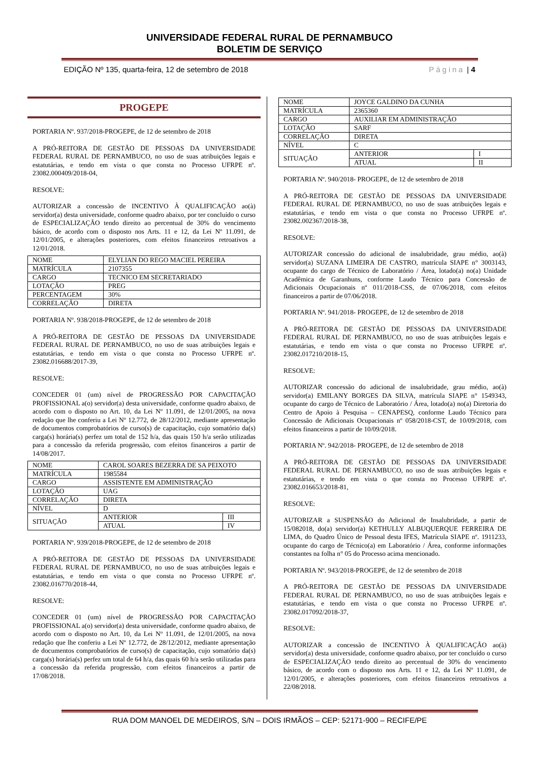UNIVERSIDADE FEDERAL RURAL DE PERNAMBUCO
BOLETIM DE SERVIÇO
EDIÇÃO Nº 135, quarta-feira, 12 de setembro de 2018 Página | 4
PROGEPE
PORTARIA Nº. 937/2018-PROGEPE, de 12 de setembro de 2018
A PRÓ-REITORA DE GESTÃO DE PESSOAS DA UNIVERSIDADE FEDERAL RURAL DE PERNAMBUCO, no uso de suas atribuições legais e estatutárias, e tendo em vista o que consta no Processo UFRPE nº. 23082.000409/2018-04,
RESOLVE:
AUTORIZAR a concessão de INCENTIVO À QUALIFICAÇÃO ao(à) servidor(a) desta universidade, conforme quadro abaixo, por ter concluído o curso de ESPECIALIZAÇÃO tendo direito ao percentual de 30% do vencimento básico, de acordo com o disposto nos Arts. 11 e 12, da Lei Nº 11.091, de 12/01/2005, e alterações posteriores, com efeitos financeiros retroativos a 12/01/2018.
| NOME | ELYLIAN DO REGO MACIEL PEREIRA |
| MATRÍCULA | 2107355 |
| CARGO | TECNICO EM SECRETARIADO |
| LOTAÇÃO | PREG |
| PERCENTAGEM | 30% |
| CORRELAÇÃO | DIRETA |
PORTARIA Nº. 938/2018-PROGEPE, de 12 de setembro de 2018
A PRÓ-REITORA DE GESTÃO DE PESSOAS DA UNIVERSIDADE FEDERAL RURAL DE PERNAMBUCO, no uso de suas atribuições legais e estatutárias, e tendo em vista o que consta no Processo UFRPE nº. 23082.016688/2017-39,
RESOLVE:
CONCEDER 01 (um) nível de PROGRESSÃO POR CAPACITAÇÃO PROFISSIONAL a(o) servidor(a) desta universidade, conforme quadro abaixo, de acordo com o disposto no Art. 10, da Lei Nº 11.091, de 12/01/2005, na nova redação que lhe conferiu a Lei Nº 12.772, de 28/12/2012, mediante apresentação de documentos comprobatórios de curso(s) de capacitação, cujo somatório da(s) carga(s) horária(s) perfez um total de 152 h/a, das quais 150 h/a serão utilizadas para a concessão da referida progressão, com efeitos financeiros a partir de 14/08/2017.
| NOME | CAROL SOARES BEZERRA DE SA PEIXOTO | |
| MATRÍCULA | 1985584 | |
| CARGO | ASSISTENTE EM ADMINISTRAÇÃO | |
| LOTAÇÃO | UAG | |
| CORRELAÇÃO | DIRETA | |
| NÍVEL | D | |
| SITUAÇÃO | ANTERIOR | III |
| | ATUAL | IV |
PORTARIA Nº. 939/2018-PROGEPE, de 12 de setembro de 2018
A PRÓ-REITORA DE GESTÃO DE PESSOAS DA UNIVERSIDADE FEDERAL RURAL DE PERNAMBUCO, no uso de suas atribuições legais e estatutárias, e tendo em vista o que consta no Processo UFRPE nº. 23082.016770/2018-44,
RESOLVE:
CONCEDER 01 (um) nível de PROGRESSÃO POR CAPACITAÇÃO PROFISSIONAL a(o) servidor(a) desta universidade, conforme quadro abaixo, de acordo com o disposto no Art. 10, da Lei Nº 11.091, de 12/01/2005, na nova redação que lhe conferiu a Lei Nº 12.772, de 28/12/2012, mediante apresentação de documentos comprobatórios de curso(s) de capacitação, cujo somatório da(s) carga(s) horária(s) perfez um total de 64 h/a, das quais 60 h/a serão utilizadas para a concessão da referida progressão, com efeitos financeiros a partir de 17/08/2018.
| NOME | JOYCE GALDINO DA CUNHA | |
| MATRÍCULA | 2365360 | |
| CARGO | AUXILIAR EM ADMINISTRAÇÃO | |
| LOTAÇÃO | SARF | |
| CORRELAÇÃO | DIRETA | |
| NÍVEL | C | |
| SITUAÇÃO | ANTERIOR | I |
| | ATUAL | II |
PORTARIA Nº. 940/2018- PROGEPE, de 12 de setembro de 2018
A PRÓ-REITORA DE GESTÃO DE PESSOAS DA UNIVERSIDADE FEDERAL RURAL DE PERNAMBUCO, no uso de suas atribuições legais e estatutárias, e tendo em vista o que consta no Processo UFRPE nº. 23082.002367/2018-38,
RESOLVE:
AUTORIZAR concessão do adicional de insalubridade, grau médio, ao(à) servidor(a) SUZANA LIMEIRA DE CASTRO, matrícula SIAPE n° 3003143, ocupante do cargo de Técnico de Laboratório / Área, lotado(a) no(a) Unidade Acadêmica de Garanhuns, conforme Laudo Técnico para Concessão de Adicionais Ocupacionais nº 011/2018-CSS, de 07/06/2018, com efeitos financeiros a partir de 07/06/2018.
PORTARIA Nº. 941/2018- PROGEPE, de 12 de setembro de 2018
A PRÓ-REITORA DE GESTÃO DE PESSOAS DA UNIVERSIDADE FEDERAL RURAL DE PERNAMBUCO, no uso de suas atribuições legais e estatutárias, e tendo em vista o que consta no Processo UFRPE nº. 23082.017210/2018-15,
RESOLVE:
AUTORIZAR concessão do adicional de insalubridade, grau médio, ao(à) servidor(a) EMILANY BORGES DA SILVA, matrícula SIAPE n° 1549343, ocupante do cargo de Técnico de Laboratório / Área, lotado(a) no(a) Diretoria do Centro de Apoio à Pesquisa – CENAPESQ, conforme Laudo Técnico para Concessão de Adicionais Ocupacionais nº 058/2018-CST, de 10/09/2018, com efeitos financeiros a partir de 10/09/2018.
PORTARIA Nº. 942/2018- PROGEPE, de 12 de setembro de 2018
A PRÓ-REITORA DE GESTÃO DE PESSOAS DA UNIVERSIDADE FEDERAL RURAL DE PERNAMBUCO, no uso de suas atribuições legais e estatutárias, e tendo em vista o que consta no Processo UFRPE nº. 23082.016653/2018-81,
RESOLVE:
AUTORIZAR a SUSPENSÃO do Adicional de Insalubridade, a partir de 15/082018, do(a) servidor(a) KETHULLY ALBUQUERQUE FERREIRA DE LIMA, do Quadro Único de Pessoal desta IFES, Matrícula SIAPE nº. 1911233, ocupante do cargo de Técnico(a) em Laboratório / Área, conforme informações constantes na folha n° 05 do Processo acima mencionado.
PORTARIA Nº. 943/2018-PROGEPE, de 12 de setembro de 2018
A PRÓ-REITORA DE GESTÃO DE PESSOAS DA UNIVERSIDADE FEDERAL RURAL DE PERNAMBUCO, no uso de suas atribuições legais e estatutárias, e tendo em vista o que consta no Processo UFRPE nº. 23082.017092/2018-37,
RESOLVE:
AUTORIZAR a concessão de INCENTIVO À QUALIFICAÇÃO ao(à) servidor(a) desta universidade, conforme quadro abaixo, por ter concluído o curso de ESPECIALIZAÇÃO tendo direito ao percentual de 30% do vencimento básico, de acordo com o disposto nos Arts. 11 e 12, da Lei Nº 11.091, de 12/01/2005, e alterações posteriores, com efeitos financeiros retroativos a 22/08/2018.
RUA DOM MANOEL DE MEDEIROS, S/N – DOIS IRMÃOS – CEP: 52171-900 – RECIFE/PE